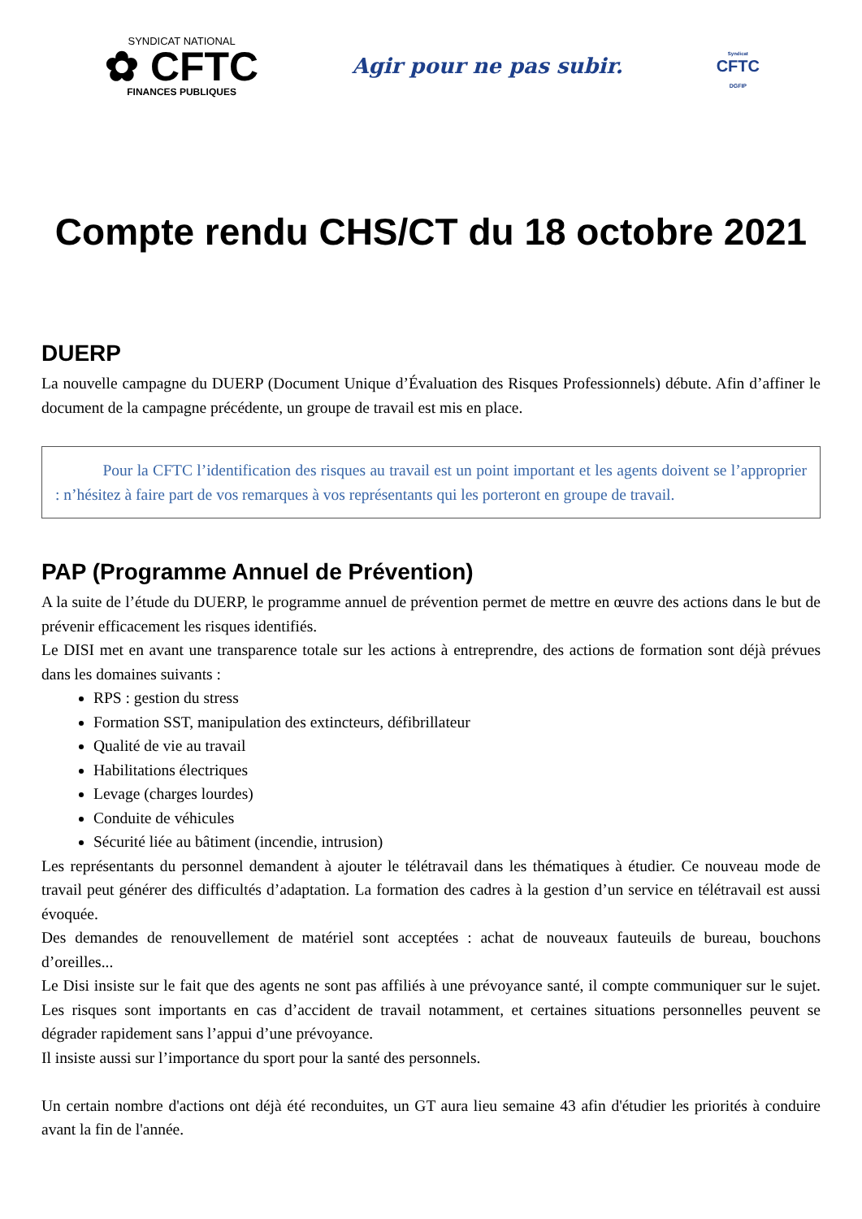SYNDICAT NATIONAL
✿ CFTC
FINANCES PUBLIQUES
Agir pour ne pas subir.
Syndicat
CFTC
DGFIP
Compte rendu CHS/CT du 18 octobre 2021
DUERP
La nouvelle campagne du DUERP (Document Unique d’Évaluation des Risques Professionnels) débute. Afin d’affiner le document de la campagne précédente, un groupe de travail est mis en place.
   Pour la CFTC l’identification des risques au travail est un point important et les agents doivent se l’approprier : n’hésitez à faire part de vos remarques à vos représentants qui les porteront en groupe de travail.
PAP (Programme Annuel de Prévention)
A la suite de l’étude du DUERP, le programme annuel de prévention permet de mettre en œuvre des actions dans le but de prévenir efficacement les risques identifiés.
Le DISI met en avant une transparence totale sur les actions à entreprendre, des actions de formation sont déjà prévues dans les domaines suivants :
RPS : gestion du stress
Formation SST, manipulation des extincteurs, défibrillateur
Qualité de vie au travail
Habilitations électriques
Levage (charges lourdes)
Conduite de véhicules
Sécurité liée au bâtiment (incendie, intrusion)
Les représentants du personnel demandent à ajouter le télétravail dans les thématiques à étudier. Ce nouveau mode de travail peut générer des difficultés d’adaptation. La formation des cadres à la gestion d’un service en télétravail est aussi évoquée.
Des demandes de renouvellement de matériel sont acceptées : achat de nouveaux fauteuils de bureau, bouchons d’oreilles...
Le Disi insiste sur le fait que des agents ne sont pas affiliés à une prévoyance santé, il compte communiquer sur le sujet. Les risques sont importants en cas d’accident de travail notamment, et certaines situations personnelles peuvent se dégrader rapidement sans l’appui d’une prévoyance.
Il insiste aussi sur l’importance du sport pour la santé des personnels.
Un certain nombre d'actions ont déjà été reconduites, un GT aura lieu semaine 43 afin d'étudier les priorités à conduire avant la fin de l'année.